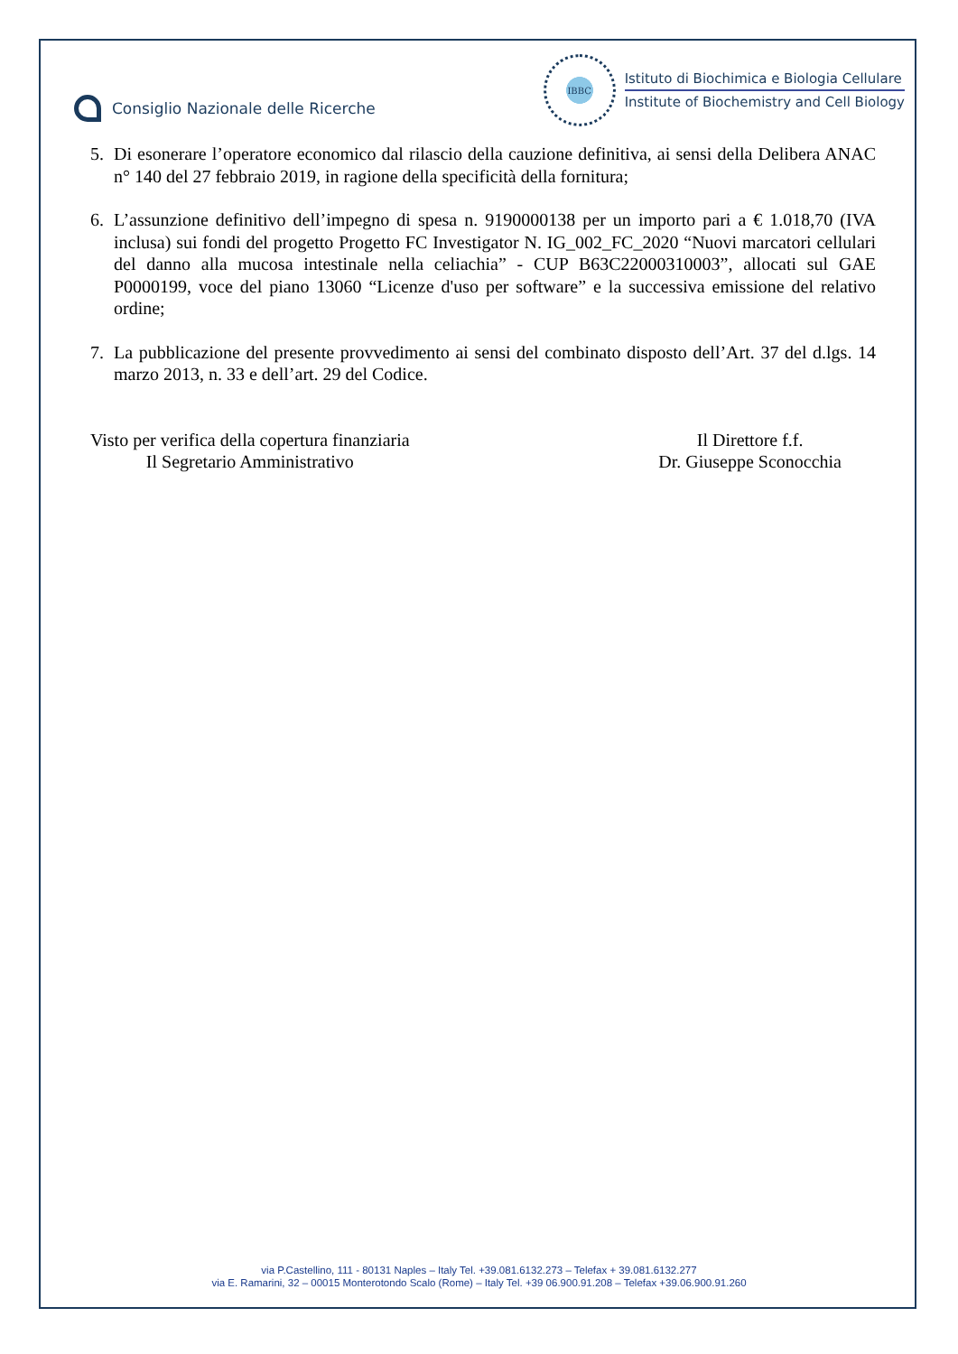Consiglio Nazionale delle Ricerche
IBBC
Istituto di Biochimica e Biologia Cellulare
Institute of Biochemistry and Cell Biology
5. Di esonerare l’operatore economico dal rilascio della cauzione definitiva, ai sensi della Delibera ANAC n° 140 del 27 febbraio 2019, in ragione della specificità della fornitura;
6. L’assunzione definitivo dell’impegno di spesa n. 9190000138 per un importo pari a € 1.018,70 (IVA inclusa) sui fondi del progetto Progetto FC Investigator N. IG_002_FC_2020 “Nuovi marcatori cellulari del danno alla mucosa intestinale nella celiachia” - CUP B63C22000310003”, allocati sul GAE P0000199, voce del piano 13060 “Licenze d'uso per software” e la successiva emissione del relativo ordine;
7. La pubblicazione del presente provvedimento ai sensi del combinato disposto dell’Art. 37 del d.lgs. 14 marzo 2013, n. 33 e dell’art. 29 del Codice.
Visto per verifica della copertura finanziaria
Il Segretario Amministrativo
Il Direttore f.f.
Dr. Giuseppe Sconocchia
via P.Castellino, 111 - 80131 Naples – Italy Tel. +39.081.6132.273 – Telefax + 39.081.6132.277
via E. Ramarini, 32 – 00015 Monterotondo Scalo (Rome) – Italy Tel. +39 06.900.91.208 – Telefax +39.06.900.91.260